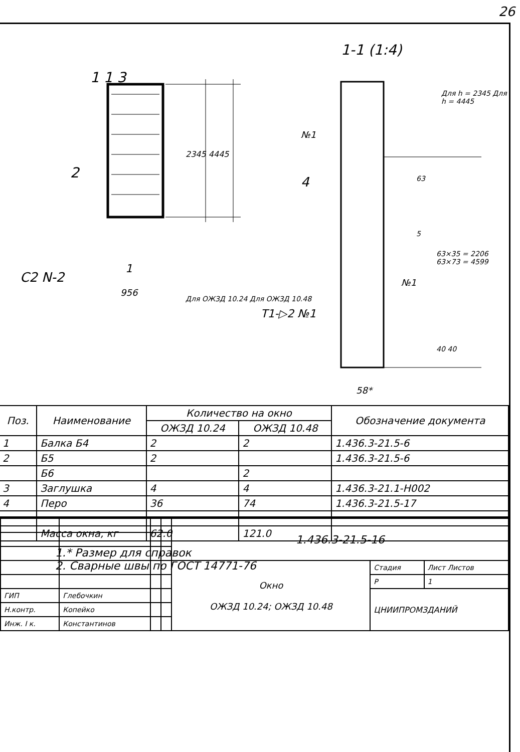26
1 1 3
2
C2 N-2
1
956
2345 4445
Для ОЖЗД 10.24 Для ОЖЗД 10.48
1-1 (1:4)
Для h = 2345 Для h = 4445
№1
4 63
5
63×35 = 2206 63×73 = 4599
№1
T1-▷2 №1
40 40
58*
| Поз. | Наименование | Количество на окно | | Обозначение документа |
| --- | --- | --- | --- | --- |
| | | ОЖЗД 10.24 | ОЖЗД 10.48 | |
| 1 | Балка Б4 | 2 | 2 | 1.436.3-21.5-6 |
| 2 | Б5 | 2 | | 1.436.3-21.5-6 |
| | Б6 | | 2 | |
| 3 | Заглушка | 4 | 4 | 1.436.3-21.1-Н002 |
| 4 | Перо | 36 | 74 | 1.436.3-21.5-17 |
| | Масса окна, кг | 62.0 | 121.0 | |
1.* Размер для справок
2. Сварные швы по ГОСТ 14771-76
| | | | | 1.436.3-21.5-16 | | |
| | | | | Окно ОЖЗД 10.24; ОЖЗД 10.48 | Стадия | Лист Листов |
| | | | | | Р | 1 |
| ГИП | Глебочкин | | | | ЦНИИПРОМЗДАНИЙ | |
| Н.контр. | Копейко | | | | | |
| Инж. I к. | Константинов | | | | | |